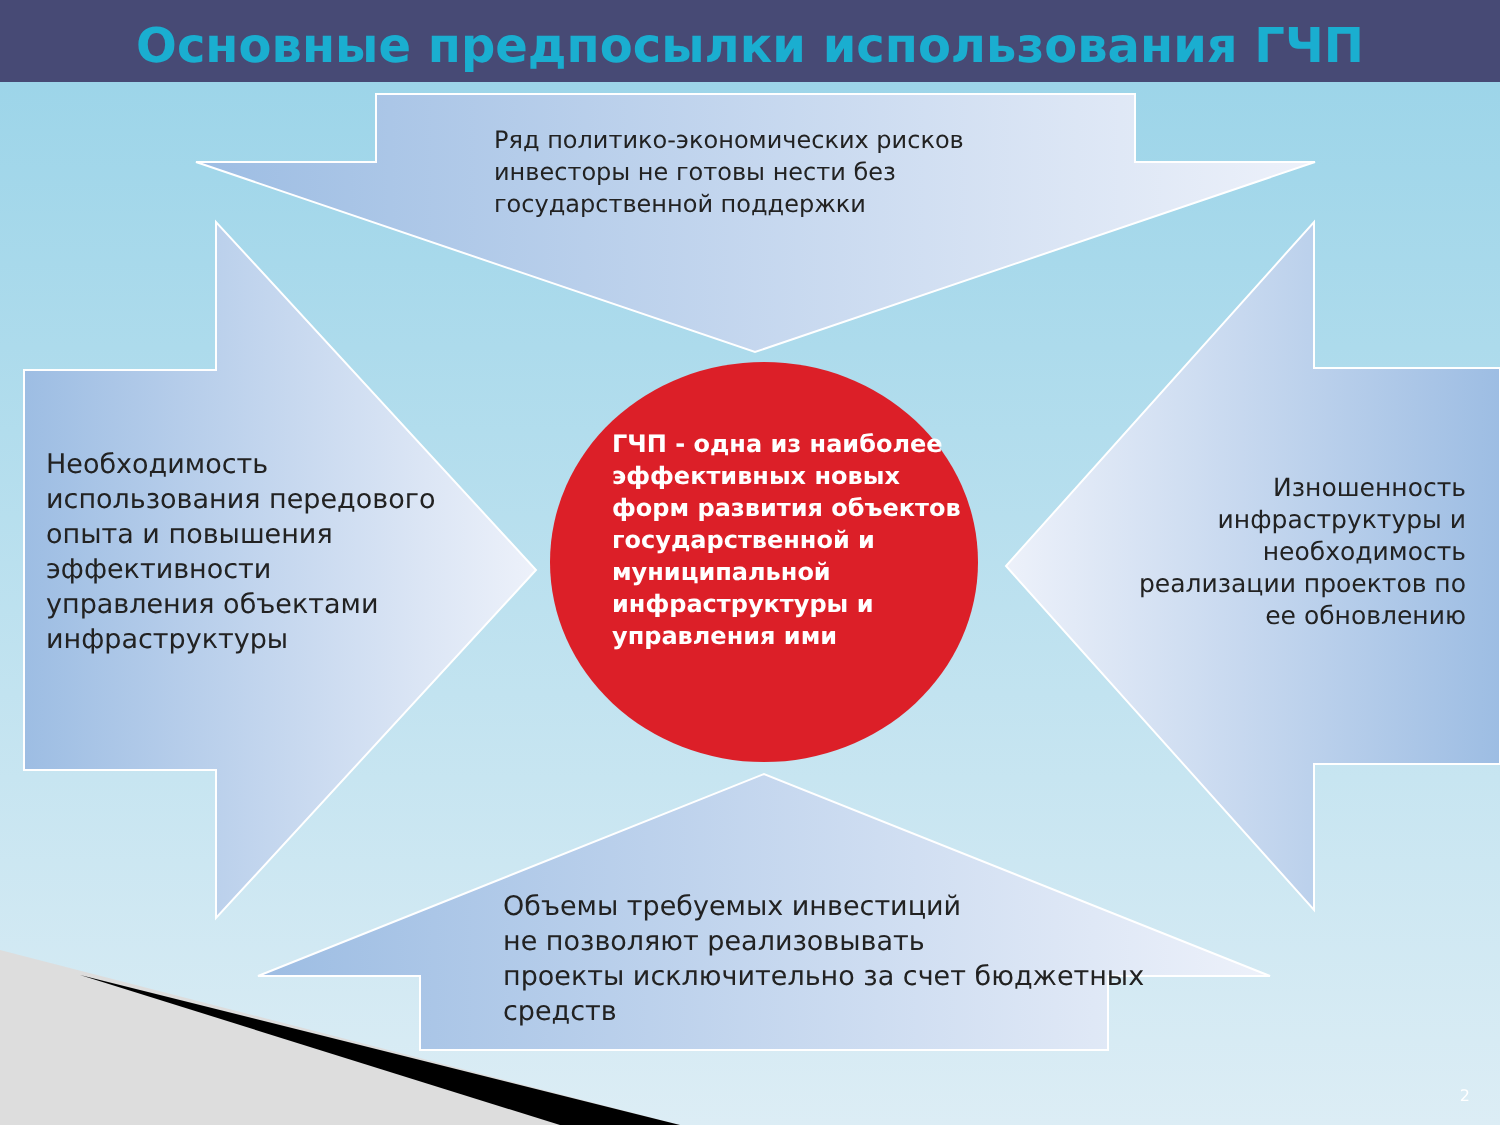Основные предпосылки использования ГЧП
Ряд политико-экономических рисков
инвесторы не готовы нести без
государственной поддержки
Необходимость
использования передового
опыта и повышения
эффективности
управления объектами
инфраструктуры
Изношенность
инфраструктуры и
необходимость
реализации проектов по
ее обновлению
Объемы требуемых инвестиций
не позволяют реализовывать
проекты исключительно за счет бюджетных
средств
ГЧП - одна из наиболее эффективных новых форм развития объектов государственной и муниципальной инфраструктуры и управления ими
2